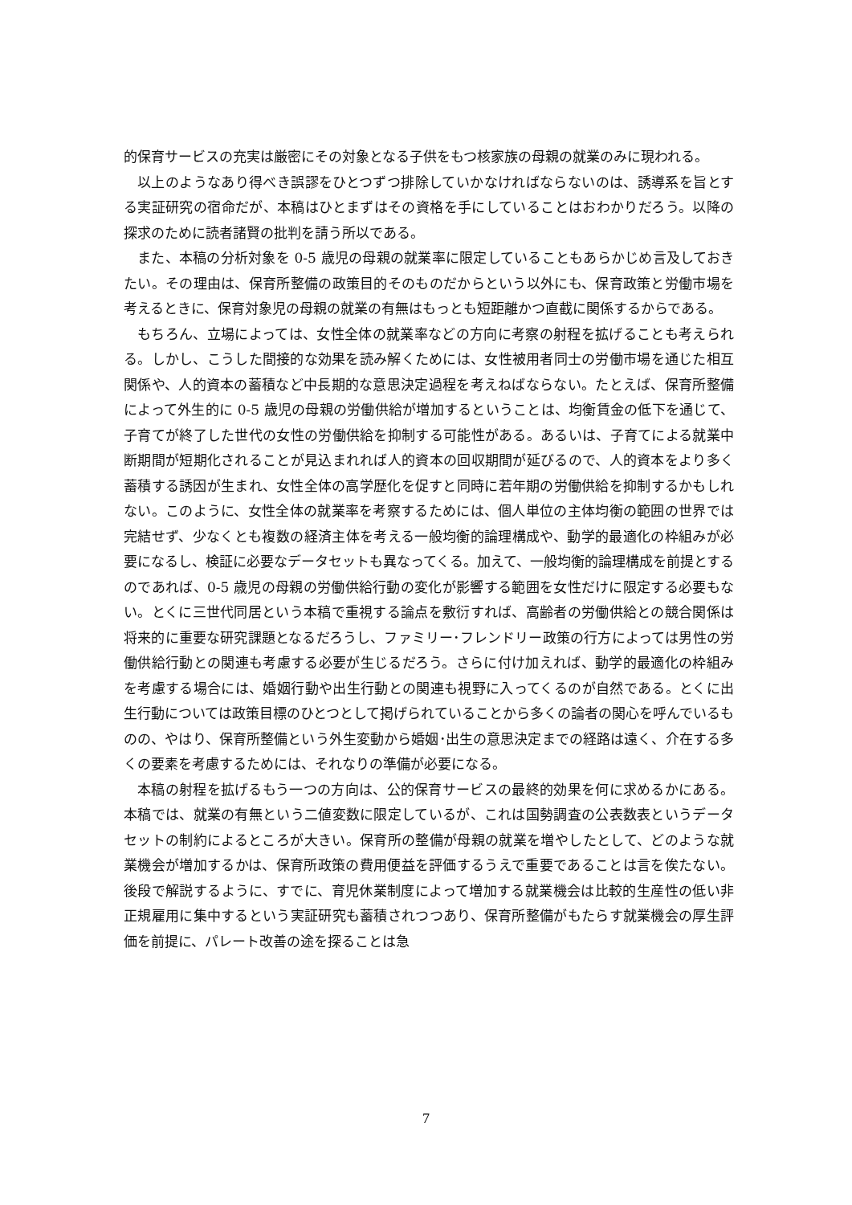的保育サービスの充実は厳密にその対象となる子供をもつ核家族の母親の就業のみに現われる。
以上のようなあり得べき誤謬をひとつずつ排除していかなければならないのは、誘導系を旨とする実証研究の宿命だが、本稿はひとまずはその資格を手にしていることはおわかりだろう。以降の探求のために読者諸賢の批判を請う所以である。
また、本稿の分析対象を 0-5 歳児の母親の就業率に限定していることもあらかじめ言及しておきたい。その理由は、保育所整備の政策目的そのものだからという以外にも、保育政策と労働市場を考えるときに、保育対象児の母親の就業の有無はもっとも短距離かつ直截に関係するからである。
もちろん、立場によっては、女性全体の就業率などの方向に考察の射程を拡げることも考えられる。しかし、こうした間接的な効果を読み解くためには、女性被用者同士の労働市場を通じた相互関係や、人的資本の蓄積など中長期的な意思決定過程を考えねばならない。たとえば、保育所整備によって外生的に 0-5 歳児の母親の労働供給が増加するということは、均衡賃金の低下を通じて、子育てが終了した世代の女性の労働供給を抑制する可能性がある。あるいは、子育てによる就業中断期間が短期化されることが見込まれれば人的資本の回収期間が延びるので、人的資本をより多く蓄積する誘因が生まれ、女性全体の高学歴化を促すと同時に若年期の労働供給を抑制するかもしれない。このように、女性全体の就業率を考察するためには、個人単位の主体均衡の範囲の世界では完結せず、少なくとも複数の経済主体を考える一般均衡的論理構成や、動学的最適化の枠組みが必要になるし、検証に必要なデータセットも異なってくる。加えて、一般均衡的論理構成を前提とするのであれば、0-5 歳児の母親の労働供給行動の変化が影響する範囲を女性だけに限定する必要もない。とくに三世代同居という本稿で重視する論点を敷衍すれば、高齢者の労働供給との競合関係は将来的に重要な研究課題となるだろうし、ファミリー･フレンドリー政策の行方によっては男性の労働供給行動との関連も考慮する必要が生じるだろう。さらに付け加えれば、動学的最適化の枠組みを考慮する場合には、婚姻行動や出生行動との関連も視野に入ってくるのが自然である。とくに出生行動については政策目標のひとつとして掲げられていることから多くの論者の関心を呼んでいるものの、やはり、保育所整備という外生変動から婚姻･出生の意思決定までの経路は遠く、介在する多くの要素を考慮するためには、それなりの準備が必要になる。
本稿の射程を拡げるもう一つの方向は、公的保育サービスの最終的効果を何に求めるかにある。本稿では、就業の有無という二値変数に限定しているが、これは国勢調査の公表数表というデータセットの制約によるところが大きい。保育所の整備が母親の就業を増やしたとして、どのような就業機会が増加するかは、保育所政策の費用便益を評価するうえで重要であることは言を俟たない。後段で解説するように、すでに、育児休業制度によって増加する就業機会は比較的生産性の低い非正規雇用に集中するという実証研究も蓄積されつつあり、保育所整備がもたらす就業機会の厚生評価を前提に、パレート改善の途を探ることは急
7